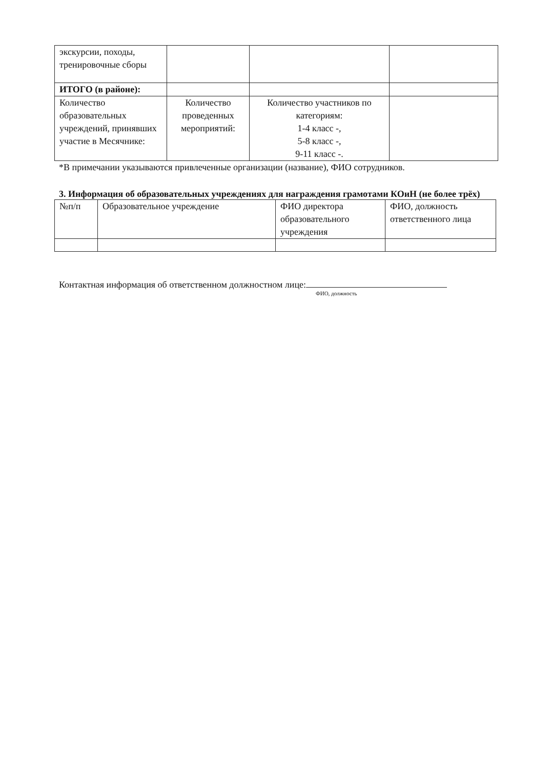| экскурсии, походы, тренировочные сборы | | | |
| ИТОГО (в районе): | | | |
| Количество образовательных учреждений, принявших участие в Месячнике: | Количество проведенных мероприятий: | Количество участников по категориям: 1-4 класс -, 5-8 класс -, 9-11 класс -. | |
*В примечании указываются привлеченные организации (название), ФИО сотрудников.
3. Информация об образовательных учреждениях для награждения грамотами КОиН (не более трёх)
| №п/п | Образовательное учреждение | ФИО директора образовательного учреждения | ФИО, должность ответственного лица |
Контактная информация об ответственном должностном лице:
ФИО, должность